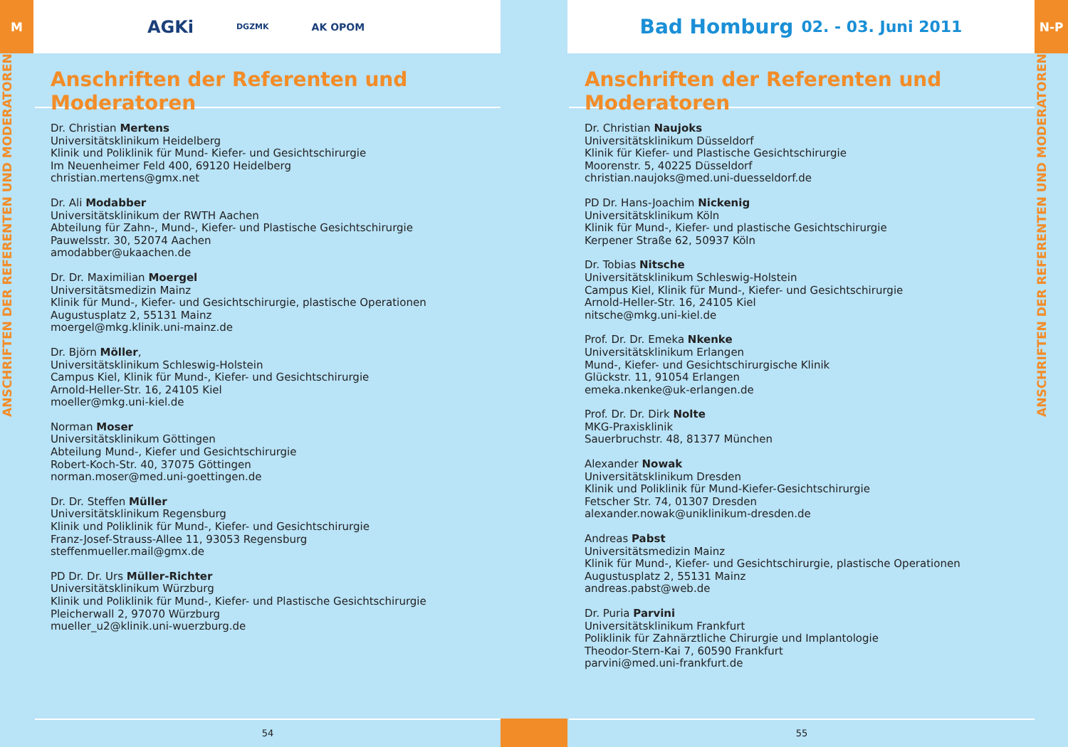M
ANSCHRIFTEN DER REFERENTEN UND MODERATOREN
AGKi DGZMK AK OPOM
Anschriften der Referenten und Moderatoren
Dr. Christian Mertens
Universitätsklinikum Heidelberg
Klinik und Poliklinik für Mund- Kiefer- und Gesichtschirurgie
Im Neuenheimer Feld 400, 69120 Heidelberg
christian.mertens@gmx.net
Dr. Ali Modabber
Universitätsklinikum der RWTH Aachen
Abteilung für Zahn-, Mund-, Kiefer- und Plastische Gesichtschirurgie
Pauwelsstr. 30, 52074 Aachen
amodabber@ukaachen.de
Dr. Dr. Maximilian Moergel
Universitätsmedizin Mainz
Klinik für Mund-, Kiefer- und Gesichtschirurgie, plastische Operationen
Augustusplatz 2, 55131 Mainz
moergel@mkg.klinik.uni-mainz.de
Dr. Björn Möller,
Universitätsklinikum Schleswig-Holstein
Campus Kiel, Klinik für Mund-, Kiefer- und Gesichtschirurgie
Arnold-Heller-Str. 16, 24105 Kiel
moeller@mkg.uni-kiel.de
Norman Moser
Universitätsklinikum Göttingen
Abteilung Mund-, Kiefer und Gesichtschirurgie
Robert-Koch-Str. 40, 37075 Göttingen
norman.moser@med.uni-goettingen.de
Dr. Dr. Steffen Müller
Universitätsklinikum Regensburg
Klinik und Poliklinik für Mund-, Kiefer- und Gesichtschirurgie
Franz-Josef-Strauss-Allee 11, 93053 Regensburg
steffenmueller.mail@gmx.de
PD Dr. Dr. Urs Müller-Richter
Universitätsklinikum Würzburg
Klinik und Poliklinik für Mund-, Kiefer- und Plastische Gesichtschirurgie
Pleicherwall 2, 97070 Würzburg
mueller_u2@klinik.uni-wuerzburg.de
54
Bad Homburg 02. - 03. Juni 2011
Anschriften der Referenten und Moderatoren
Dr. Christian Naujoks
Universitätsklinikum Düsseldorf
Klinik für Kiefer- und Plastische Gesichtschirurgie
Moorenstr. 5, 40225 Düsseldorf
christian.naujoks@med.uni-duesseldorf.de
PD Dr. Hans-Joachim Nickenig
Universitätsklinikum Köln
Klinik für Mund-, Kiefer- und plastische Gesichtschirurgie
Kerpener Straße 62, 50937 Köln
Dr. Tobias Nitsche
Universitätsklinikum Schleswig-Holstein
Campus Kiel, Klinik für Mund-, Kiefer- und Gesichtschirurgie
Arnold-Heller-Str. 16, 24105 Kiel
nitsche@mkg.uni-kiel.de
Prof. Dr. Dr. Emeka Nkenke
Universitätsklinikum Erlangen
Mund-, Kiefer- und Gesichtschirurgische Klinik
Glückstr. 11, 91054 Erlangen
emeka.nkenke@uk-erlangen.de
Prof. Dr. Dr. Dirk Nolte
MKG-Praxisklinik
Sauerbruchstr. 48, 81377 München
Alexander Nowak
Universitätsklinikum Dresden
Klinik und Poliklinik für Mund-Kiefer-Gesichtschirurgie
Fetscher Str. 74, 01307 Dresden
alexander.nowak@uniklinikum-dresden.de
Andreas Pabst
Universitätsmedizin Mainz
Klinik für Mund-, Kiefer- und Gesichtschirurgie, plastische Operationen
Augustusplatz 2, 55131 Mainz
andreas.pabst@web.de
Dr. Puria Parvini
Universitätsklinikum Frankfurt
Poliklinik für Zahnärztliche Chirurgie und Implantologie
Theodor-Stern-Kai 7, 60590 Frankfurt
parvini@med.uni-frankfurt.de
55
N-P
ANSCHRIFTEN DER REFERENTEN UND MODERATOREN